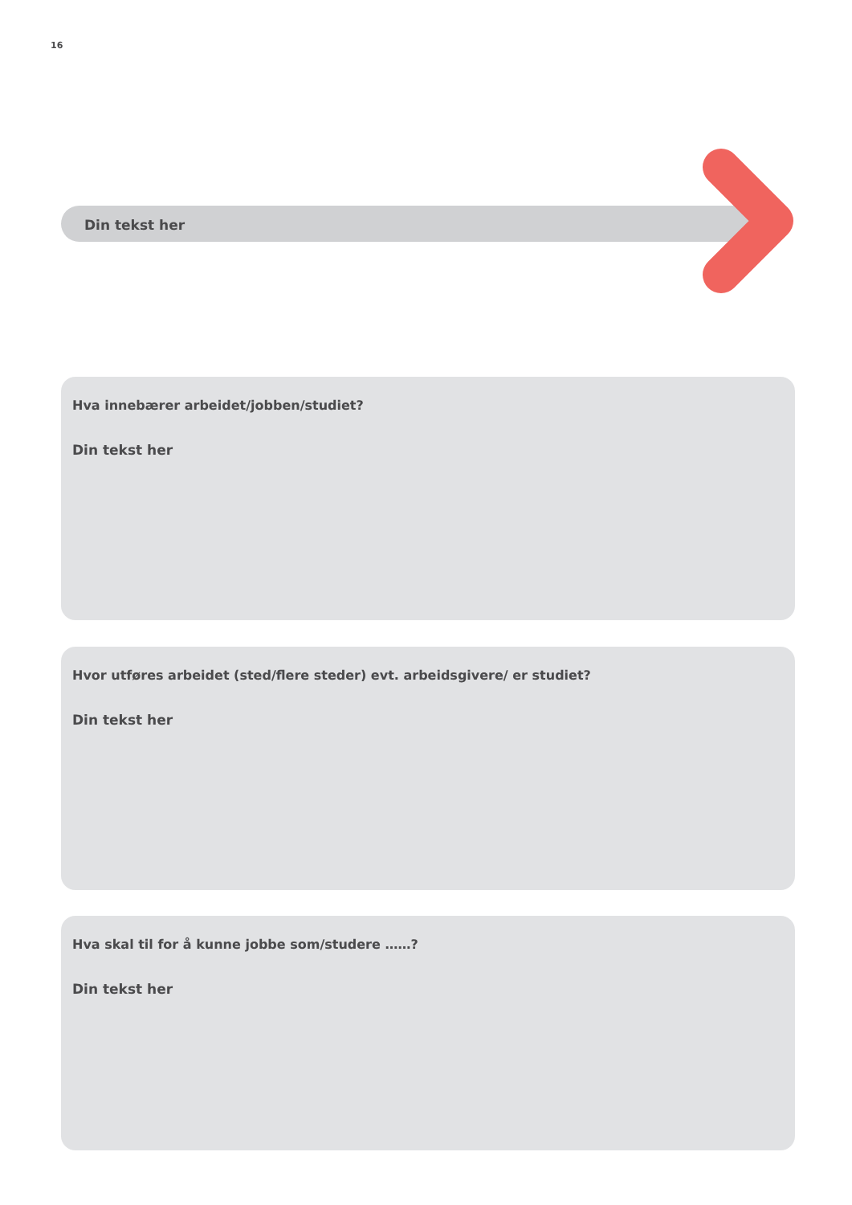16
Din tekst her
Hva innebærer arbeidet/jobben/studiet?
Din tekst her
Hvor utføres arbeidet (sted/flere steder) evt. arbeidsgivere/ er studiet?
Din tekst her
Hva skal til for å kunne jobbe som/studere ……?
Din tekst her